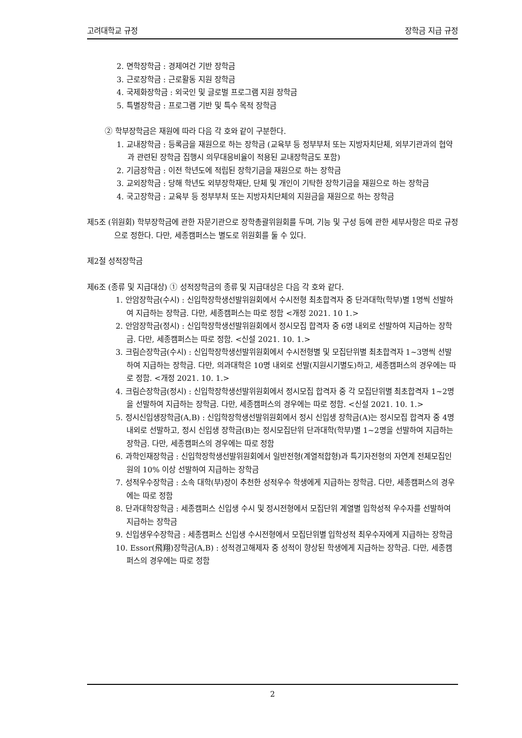고려대학교 규정 장학금 지급 규정
2. 면학장학금 : 경제여건 기반 장학금
3. 근로장학금 : 근로활동 지원 장학금
4. 국제화장학금 : 외국인 및 글로벌 프로그램 지원 장학금
5. 특별장학금 : 프로그램 기반 및 특수 목적 장학금
② 학부장학금은 재원에 따라 다음 각 호와 같이 구분한다.
1. 교내장학금 : 등록금을 재원으로 하는 장학금 (교육부 등 정부부처 또는 지방자치단체, 외부기관과의 협약과 관련된 장학금 집행시 의무대응비율이 적용된 교내장학금도 포함)
2. 기금장학금 : 이전 학년도에 적립된 장학기금을 재원으로 하는 장학금
3. 교외장학금 : 당해 학년도 외부장학재단, 단체 및 개인이 기탁한 장학기금을 재원으로 하는 장학금
4. 국고장학금 : 교육부 등 정부부처 또는 지방자치단체의 지원금을 재원으로 하는 장학금
제5조 (위원회) 학부장학금에 관한 자문기관으로 장학총괄위원회를 두며, 기능 및 구성 등에 관한 세부사항은 따로 규정으로 정한다. 다만, 세종캠퍼스는 별도로 위원회를 둘 수 있다.
제2절 성적장학금
제6조 (종류 및 지급대상) ① 성적장학금의 종류 및 지급대상은 다음 각 호와 같다.
1. 안암장학금(수시) : 신입학장학생선발위원회에서 수시전형 최초합격자 중 단과대학(학부)별 1명씩 선발하여 지급하는 장학금. 다만, 세종캠퍼스는 따로 정함 <개정 2021. 10 1.>
2. 안암장학금(정시) : 신입학장학생선발위원회에서 정시모집 합격자 중 6명 내외로 선발하여 지급하는 장학금. 다만, 세종캠퍼스는 따로 정함. <신설 2021. 10. 1.>
3. 크림슨장학금(수시) : 신입학장학생선발위원회에서 수시전형별 및 모집단위별 최초합격자 1~3명씩 선발하여 지급하는 장학금. 다만, 의과대학은 10명 내외로 선발(지원시기별도)하고, 세종캠퍼스의 경우에는 따로 정함. <개정 2021. 10. 1.>
4. 크림슨장학금(정시) : 신입학장학생선발위원회에서 정시모집 합격자 중 각 모집단위별 최초합격자 1~2명을 선발하여 지급하는 장학금. 다만, 세종캠퍼스의 경우에는 따로 정함. <신설 2021. 10. 1.>
5. 정시신입생장학금(A,B) : 신입학장학생선발위원회에서 정시 신입생 장학금(A)는 정시모집 합격자 중 4명 내외로 선발하고, 정시 신입생 장학금(B)는 정시모집단위 단과대학(학부)별 1~2명을 선발하여 지급하는 장학금. 다만, 세종캠퍼스의 경우에는 따로 정함
6. 과학인재장학금 : 신입학장학생선발위원회에서 일반전형(계열적합형)과 특기자전형의 자연계 전체모집인원의 10% 이상 선발하여 지급하는 장학금
7. 성적우수장학금 : 소속 대학(부)장이 추천한 성적우수 학생에게 지급하는 장학금. 다만, 세종캠퍼스의 경우에는 따로 정함
8. 단과대학장학금 : 세종캠퍼스 신입생 수시 및 정시전형에서 모집단위 계열별 입학성적 우수자를 선발하여 지급하는 장학금
9. 신입생우수장학금 : 세종캠퍼스 신입생 수시전형에서 모집단위별 입학성적 최우수자에게 지급하는 장학금
10. Essor(飛翔)장학금(A,B) : 성적경고해제자 중 성적이 향상된 학생에게 지급하는 장학금. 다만, 세종캠퍼스의 경우에는 따로 정함
2